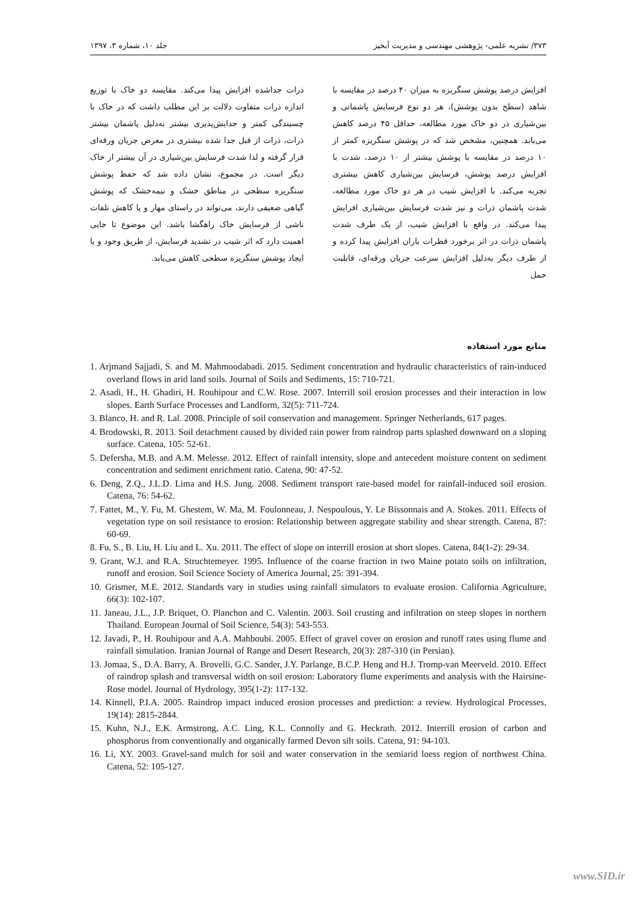۳۷۳/ نشریه علمی- پژوهشی مهندسی و مدیریت آبخیز جلد ۱۰، شماره ۳، ۱۳۹۷
افزایش درصد پوشش سنگریزه به میزان ۴۰ درصد در مقایسه با شاهد (سطح بدون پوشش)، هر دو نوع فرسایش پاشمانی و بین‌شیاری در دو خاک مورد مطالعه، حداقل ۴۵ درصد کاهش می‌یابد. همچنین، مشخص شد که در پوشش سنگریزه کمتر از ۱۰ درصد در مقایسه با پوشش بیشتر از ۱۰ درصد، شدت با افزایش درصد پوشش، فرسایش بین‌شیاری کاهش بیشتری تجربه می‌کند. با افزایش شیب در هر دو خاک مورد مطالعه، شدت پاشمان ذرات و نیز شدت فرسایش بین‌شیاری افزایش پیدا می‌کند. در واقع با افزایش شیب، از یک طرف شدت پاشمان ذرات در اثر برخورد قطرات باران افزایش پیدا کرده و از طرف دیگر به‌دلیل افزایش سرعت جریان ورقه‌ای، قابلیت حمل
ذرات جداشده افزایش پیدا می‌کند. مقایسه دو خاک با توزیع اندازه ذرات متفاوت دلالت بر این مطلب داشت که در خاک با چسبندگی کمتر و جدایش‌پذیری بیشتر به‌دلیل پاشمان بیشتر ذرات، ذرات از قبل جدا شده بیشتری در معرض جریان ورقه‌ای قرار گرفته و لذا شدت فرسایش بین‌شیاری در آن بیشتر از خاک دیگر است. در مجموع، نشان داده شد که حفظ پوشش سنگریزه سطحی در مناطق خشک و نیمه‌خشک که پوشش گیاهی ضعیفی دارند، می‌تواند در راستای مهار و یا کاهش تلفات ناشی از فرسایش خاک راهگشا باشد. این موضوع تا جایی اهمیت دارد که اثر شیب در تشدید فرسایش، از طریق وجود و یا ایجاد پوشش سنگریزه سطحی کاهش می‌یابد.
منابع مورد استفاده
1. Arjmand Sajjadi, S. and M. Mahmoodabadi. 2015. Sediment concentration and hydraulic characteristics of rain-induced overland flows in arid land soils. Journal of Soils and Sediments, 15: 710-721.
2. Asadi, H., H. Ghadiri, H. Rouhipour and C.W. Rose. 2007. Interrill soil erosion processes and their interaction in low slopes. Earth Surface Processes and Landform, 32(5): 711-724.
3. Blanco, H. and R. Lal. 2008. Principle of soil conservation and management. Springer Netherlands, 617 pages.
4. Brodowski, R. 2013. Soil detachment caused by divided rain power from raindrop parts splashed downward on a sloping surface. Catena, 105: 52-61.
5. Defersha, M.B. and A.M. Melesse. 2012. Effect of rainfall intensity, slope and antecedent moisture content on sediment concentration and sediment enrichment ratio. Catena, 90: 47-52.
6. Deng, Z.Q., J.L.D. Lima and H.S. Jung. 2008. Sediment transport rate-based model for rainfall-induced soil erosion. Catena, 76: 54-62.
7. Fattet, M., Y. Fu, M. Ghestem, W. Ma, M. Foulonneau, J. Nespoulous, Y. Le Bissonnais and A. Stokes. 2011. Effects of vegetation type on soil resistance to erosion: Relationship between aggregate stability and shear strength. Catena, 87: 60-69.
8. Fu, S., B. Liu, H. Liu and L. Xu. 2011. The effect of slope on interrill erosion at short slopes. Catena, 84(1-2): 29-34.
9. Grant, W.J. and R.A. Struchtemeyer. 1995. Influence of the coarse fraction in two Maine potato soils on infiltration, runoff and erosion. Soil Science Society of America Journal, 25: 391-394.
10. Grismer, M.E. 2012. Standards vary in studies using rainfall simulators to evaluate erosion. California Agriculture, 66(3): 102-107.
11. Janeau, J.L., J.P. Briquet, O. Planchon and C. Valentin. 2003. Soil crusting and infiltration on steep slopes in northern Thailand. European Journal of Soil Science, 54(3): 543-553.
12. Javadi, P., H. Rouhipour and A.A. Mahboubi. 2005. Effect of gravel cover on erosion and runoff rates using flume and rainfall simulation. Iranian Journal of Range and Desert Research, 20(3): 287-310 (in Persian).
13. Jomaa, S., D.A. Barry, A. Brovelli, G.C. Sander, J.Y. Parlange, B.C.P. Heng and H.J. Tromp-van Meerveld. 2010. Effect of raindrop splash and transversal width on soil erosion: Laboratory flume experiments and analysis with the Hairsine-Rose model. Journal of Hydrology, 395(1-2): 117-132.
14. Kinnell, P.I.A. 2005. Raindrop impact induced erosion processes and prediction: a review. Hydrological Processes, 19(14): 2815-2844.
15. Kuhn, N.J., E.K. Armstrong, A.C. Ling, K.L. Connolly and G. Heckrath. 2012. Interrill erosion of carbon and phosphorus from conventionally and organically farmed Devon silt soils. Catena, 91: 94-103.
16. Li, XY. 2003. Gravel-sand mulch for soil and water conservation in the semiarid loess region of northwest China. Catena, 52: 105-127.
www.SID.ir